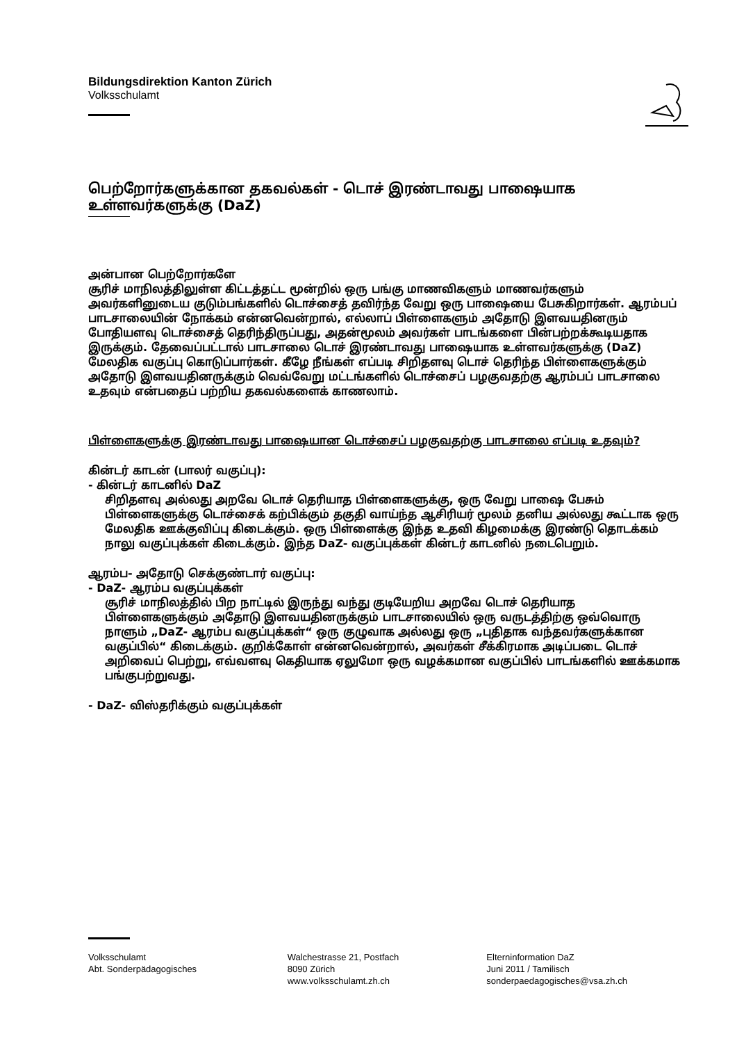Bildungsdirektion Kanton Zürich
Volksschulamt
பெற்றோர்களுக்கான தகவல்கள் - டொச் இரண்டாவது பாஷையாக உள்ளவர்களுக்கு (DaZ)
அன்பான பெற்றோர்களே
சூரிச் மாநிலத்திலுள்ள கிட்டத்தட்ட மூன்றில் ஒரு பங்கு மாணவிகளும் மாணவர்களும் அவர்களினுடைய குடும்பங்களில் டொச்சைத் தவிர்ந்த வேறு ஒரு பாஷையை பேசுகிறார்கள். ஆரம்பப் பாடசாலையின் நோக்கம் என்னவென்றால், எல்லாப் பிள்ளைகளும் அதோடு இளவயதினரும் போதியளவு டொச்சைத் தெரிந்திருப்பது, அதன்மூலம் அவர்கள் பாடங்களை பின்பற்றக்கூடியதாக இருக்கும். தேவைப்பட்டால் பாடசாலை டொச் இரண்டாவது பாஷையாக உள்ளவர்களுக்கு (DaZ) மேலதிக வகுப்பு கொடுப்பார்கள். கீழே நீங்கள் எப்படி சிறிதளவு டொச் தெரிந்த பிள்ளைகளுக்கும் அதோடு இளவயதினருக்கும் வெவ்வேறு மட்டங்களில் டொச்சைப் பழகுவதற்கு ஆரம்பப் பாடசாலை உதவும் என்பதைப் பற்றிய தகவல்களைக் காணலாம்.
பிள்ளைகளுக்கு இரண்டாவது பாஷையான டொச்சைப் பழகுவதற்கு பாடசாலை எப்படி உதவும்?
கின்டர் காடன் (பாலர் வகுப்பு):
- கின்டர் காடனில் DaZ
சிறிதளவு அல்லது அறவே டொச் தெரியாத பிள்ளைகளுக்கு, ஒரு வேறு பாஷை பேசும் பிள்ளைகளுக்கு டொச்சைக் கற்பிக்கும் தகுதி வாய்ந்த ஆசிரியர் மூலம் தனிய அல்லது கூட்டாக ஒரு மேலதிக ஊக்குவிப்பு கிடைக்கும். ஒரு பிள்ளைக்கு இந்த உதவி கிழமைக்கு இரண்டு தொடக்கம் நாலு வகுப்புக்கள் கிடைக்கும். இந்த DaZ- வகுப்புக்கள் கின்டர் காடனில் நடைபெறும்.
ஆரம்ப- அதோடு செக்குண்டார் வகுப்பு:
- DaZ- ஆரம்ப வகுப்புக்கள்
சூரிச் மாநிலத்தில் பிற நாட்டில் இருந்து வந்து குடியேறிய அறவே டொச் தெரியாத பிள்ளைகளுக்கும் அதோடு இளவயதினருக்கும் பாடசாலையில் ஒரு வருடத்திற்கு ஒவ்வொரு நாளும் „DaZ- ஆரம்ப வகுப்புக்கள்“ ஒரு குழுவாக அல்லது ஒரு „புதிதாக வந்தவர்களுக்கான வகுப்பில்“ கிடைக்கும். குறிக்கோள் என்னவென்றால், அவர்கள் சீக்கிரமாக அடிப்படை டொச் அறிவைப் பெற்று, எவ்வளவு கெதியாக ஏலுமோ ஒரு வழக்கமான வகுப்பில் பாடங்களில் ஊக்கமாக பங்குபற்றுவது.
- DaZ- விஸ்தரிக்கும் வகுப்புக்கள்
Volksschulamt
Abt. Sonderpädagogisches
Walchestrasse 21, Postfach
8090 Zürich
www.volksschulamt.zh.ch
Elterninformation DaZ
Juni 2011 / Tamilisch
sonderpaedagogisches@vsa.zh.ch